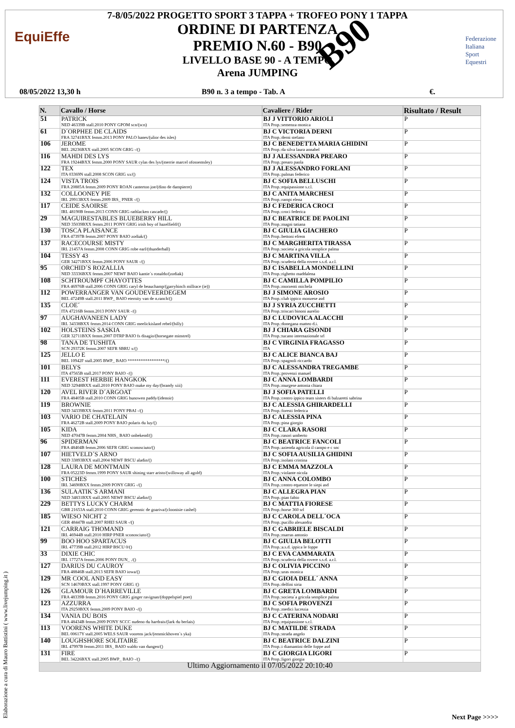EquiEffe
7-8/05/2022 PROGETTO SPORT 3 TAPPA + TROFEO PONY 1 TAPPA
ORDINE DI PARTENZA
PREMIO N.60 - B90
LIVELLO BASE 90 - A TEMPO
Arena JUMPING
B90
Federazione
Italiana
Sport
Equestri
08/05/2022 13,30 h B90 n. 3 a tempo - Tab. A €.
| N. | Cavallo / Horse | Cavaliere / Rider | Risultato / Result |
| --- | --- | --- | --- |
| 51 | PATRICK NED 46339B stall.2010 PONY GPOM scn/(scn) | BJ J VITTORIO ARIOLI ITA Prop.:semenza monica | P |
| 61 | D´ORPHEE DE CLAIDS FRA 32741BXX femm.2013 PONY PALO hanes/(ulior des isles) | BJ C VICTORIA DERNI ITA Prop.:derni stefano | P |
| 106 | JEROME BEL 28236BXX stall.2005 SCON GRIG -/() | BJ C BENEDETTA MARIA GHIDINI ITA Prop.:da silva laura annabel | P |
| 116 | MAHDI DES LYS FRA 19244BXX femm.2000 PONY SAUR cylas des lys/(merrie marcel ofossemsley) | BJ J ALESSANDRA PREARO ITA Prop.:prearo paola | P |
| 122 | TEX ITA 03369N stall.2008 SCON GRIG xx/() | BJ J ALESSANDRO FORLANI ITA Prop.:palmas federico | P |
| 124 | VISTA TROIS FRA 20885A femm.2009 PONY ROAN canterton joe/(dino de dampierre) | BJ C SOFIA BELLUSCHI ITA Prop.:equipassione s.r.l. | P |
| 132 | COLLOONEY PIE IRL 29913BXX femm.2009 IRS_ PNER -/() | BJ C ANITA MARCHESI ITA Prop.:rampi elena | P |
| 117 | CEIDE SAOIRSE IRL 48190B femm.2013 CONN GRIG rathlacken cascade/() | BJ C FEDERICA CROCI ITA Prop.:croci federica | P |
| 29 | MAGUIRESTABLES BLUEBERRY HILL NED 35039BXX femm.2011 PONY GRIG irish boy of hazelfield/() | BJ C BEATRICE DE PAOLINI ITA Prop.:magni tatiana | P |
| 130 | TOSCA PLAISANCE FRA 47397B femm.2007 PONY BAIO zodiak/() | BJ C GIULIA GIACHERO ITA Prop.:bettoni efrem | P |
| 137 | RACECOURSE MISTY IRL 21457A femm.2008 CONN GRIG robe earl/(thunderball) | BJ C MARGHERITA TIRASSA ITA Prop.:societa´a gricola semplice palma | P |
| 104 | TESSY 43 GER 34271BXX femm.2006 PONY SAUR -/() | BJ C MARTINA VILLA ITA Prop.:scuderia della rovere s.s.d. a.r.l. | P |
| 95 | ORCHID´S ROZALLIA NED 33336BXX femm.2007 NEWF BAIO kantie´s ronaldo/(zodiak) | BJ C ISABELLA MONDELLINI ITA Prop.:righetto maddalena | P |
| 108 | SCHTROUMPF CHAYOTTES FRA 46976B stall.2006 CONN GRIG caryl de beauchamp/(garryhinch millrace (ie)) | BJ C CAMILLA POMPILIO ITA Prop.:morzenti michela | P |
| 112 | POWERRANGER VAN GOUDEVEERDEGEM BEL 47249B stall.2011 BWP_ BAIO eternity van de n.ranch/() | BJ J SIMONE AROSIO ITA Prop.:club ippico monzese asd | P |
| 135 | CLOE´ ITA 47216B femm.2013 PONY SAUR -/() | BJ J SYRIA ZUCCHETTI ITA Prop.:triscari binoni aurelio | P |
| 97 | AUGHAVANEEN LADY IRL 34338BXX femm.2014 CONN GRIG meelickisland rebel/(billy) | BJ C LUDOVICA ALACCHI ITA Prop.:donegana matteo d.i. | P |
| 102 | HOLSTEINS SASKIA GER 32711BXX femm.2007 DTRP BAIO fs disagio/(horsegate minstrel) | BJ J CHIARA GISONDI ITA Prop.:tucano internazionale srl | P |
| 98 | TANA DE TUSHITA SCN 29372K femm.2007 SEFR SBRU x/() | BJ C VIRGINIA FRAGASSO ITA | P |
| 125 | JELLO E BEL 10942F stall.2005 BWP_ BAIO *****************/() | BJ C ALICE BIANCA BAJ ITA Prop.:spagnoli riccardo | P |
| 101 | BELYS ITA 47565B stall.2017 PONY BAIO -/() | BJ C ALESSANDRA TREGAMBE ITA Prop.:provenzi manuel | P |
| 111 | EVEREST HERBIE HANGKOK NED 32948BXX stall.2010 PONY BAIO make my day/(brandy xiii) | BJ C ANNA LOMBARDI ITA Prop.:murgese antonia chiara | P |
| 120 | AVEL RIVER D´ARGOAT FRA 48405B stall.2010 CONN GRIG bunowen paddy/(idenoir) | BJ J SOFIA PATELLI ITA Prop.:centro ippico team sisters di balzaretti sabrina | P |
| 119 | BROWNIE NED 34339BXX femm.2011 PONY PBAI -/() | BJ C ALESSIA GHIRARDELLI ITA Prop.:foresti federica | P |
| 103 | VARIO DE CHATELAIN FRA 46272B stall.2009 PONY BAIO polaris du luy/() | BJ C ALESSIA PINA ITA Prop.:pina giorgio | P |
| 105 | KIDA NED 47047B femm.2004 NHS_ BAIO onbekend/() | BJ C CLARA RASORI ITA Prop.:rasori umberto | P |
| 96 | SPIDERMAN FRA 48404B femm.2006 SEFR GRIG sconosciuto/() | BJ C BEATRICE FANCOLI ITA Prop.:azienda agricola il campo e c snc | P |
| 107 | HIETVELD´S ARNO NED 33893BXX stall.2004 NEWF BSCU aladin/() | BJ C SOFIA AUSILIA GHIDINI ITA Prop.:isolani cristina | P |
| 128 | LAURA DE MONTMAIN FRA 05223D femm.1999 PONY SAUR shining starr aristo/(willoway all agold) | BJ C EMMA MAZZOLA ITA Prop.:violante nicola | P |
| 100 | STICHES IRL 34690BXX femm.2009 PONY GRIG -/() | BJ C ANNA COLOMBO ITA Prop.:centro equestre le siepi asd | P |
| 136 | SULAATIK´S ARMANI NED 34831BXX stall.2005 NEWF BSCU aladin/() | BJ C ALLEGRA PIAN ITA Prop.:pian fabio | P |
| 229 | BETTYS LUCKY CHARM GBR 21653A stall.2010 CONN GRIG gerennic de goariva/(cloonisie cashel) | BJ C MATTIA FIORESE ITA Prop.:horse 360 srl | P |
| 185 | WIESO NICHT 2 GER 48447B stall.2007 RHEI SAUR -/() | BJ C CAROLA DELL´OCA ITA Prop.:pucillo alexandra | P |
| 121 | CARRAIG THOMAND IRL 46944B stall.2010 HIRP PNER sconosciuto/() | BJ C GABRIELE BISCALDI ITA Prop.:marras antonio | P |
| 99 | BOO HOO SPARTACUS IRL 47739B stall.2012 HIRP BSCU 0/() | BJ C GIULIA BELOTTI ITA Prop.:a.s.d. ippica le foppe | P |
| 33 | DIXIE CHIC IRL 17727A femm.2006 PONY DUN_ ./() | BJ C EVA CAMMARATA ITA Prop.:scuderia della rovere s.s.d. a.r.l. | P |
| 127 | DARIUS DU CAUROY FRA 48846B stall.2013 SEFR BAIO iowa/() | BJ C OLIVIA PICCINO ITA Prop.:uras monica | P |
| 129 | MR COOL AND EASY SCN 14670BXX stall.1997 PONY GRIG /() | BJ C GIOIA DELL´ ANNA ITA Prop.:delfini siria | P |
| 126 | GLAMOUR D´HARREVILLE FRA 48339B femm.2016 PONY GRIG ginger ravignan/(doppelspiel poet) | BJ C GRETA LOMBARDI ITA Prop.:societa´a gricola semplice palma | P |
| 123 | AZZURRA ITA 29250BXX femm.2009 PONY BAIO -/() | BJ C SOFIA PROVENZI ITA Prop.:medici lucrezia | P |
| 134 | VANIA DU BOIS FRA 48434B femm.2009 PONY SCCC nudeno du hardrais/(lark du berlais) | BJ C CATERINA NODARI ITA Prop.:equipassione s.r.l. | P |
| 113 | VOORENS WHITE DUKE BEL 00617Y stall.2005 WELS SAUR voorens jack/(emmickhoven´s yka) | BJ C MATILDE STRADA ITA Prop.:strada angelo | P |
| 140 | LOUGHSHORE SOLITAIRE IRL 47997B femm.2011 IRS_ BAIO waldo van dungen/() | BJ C BEATRICE DALZINI ITA Prop.:i diamantini delle foppe asd | P |
| 131 | FIRE BEL 34226BXX stall.2005 BWP_ BAIO -/() | BJ C GIORGIA LIGORI ITA Prop.:ligori giorgia | P |
| Ultimo Aggiornamento il 07/05/2022 20:10:40 | | | |
Elaborazione a cura di Mauro Battistini ( www.livejumping.it )
Next Page >>>>